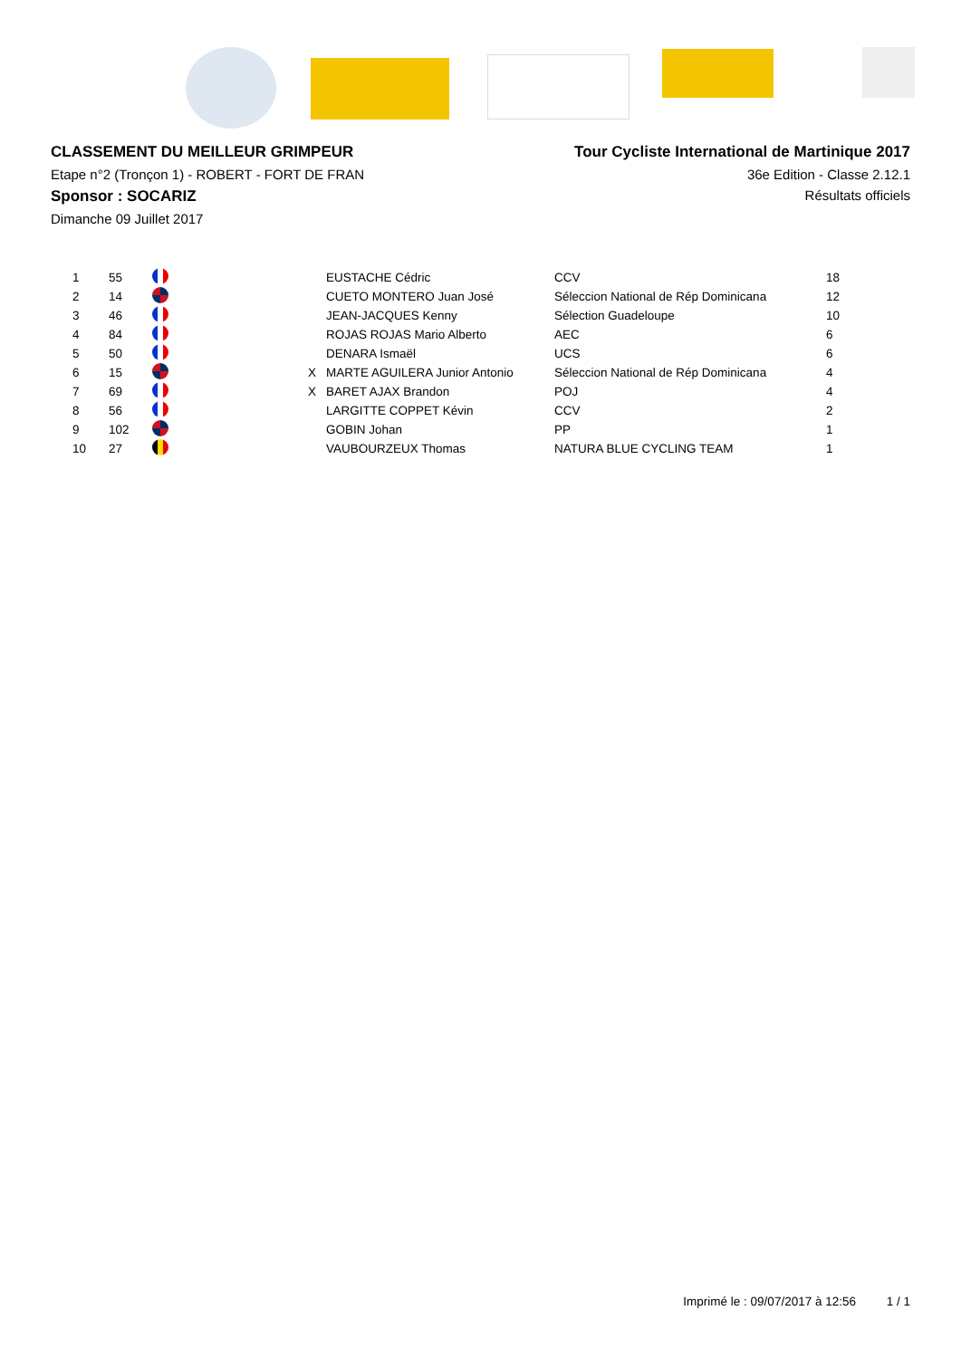CLASSEMENT DU MEILLEUR GRIMPEUR
Etape n°2 (Tronçon 1) - ROBERT - FORT DE FRAN
Sponsor : SOCARIZ
Dimanche 09 Juillet 2017
Tour Cycliste International de Martinique 2017
36e Edition - Classe 2.12.1
Résultats officiels
| 1 | 55 | | | EUSTACHE Cédric | CCV | 18 |
| 2 | 14 | | | CUETO MONTERO Juan José | Séleccion National de Rép Dominicana | 12 |
| 3 | 46 | | | JEAN-JACQUES Kenny | Sélection Guadeloupe | 10 |
| 4 | 84 | | | ROJAS ROJAS Mario Alberto | AEC | 6 |
| 5 | 50 | | | DENARA Ismaël | UCS | 6 |
| 6 | 15 | | X | MARTE AGUILERA Junior Antonio | Séleccion National de Rép Dominicana | 4 |
| 7 | 69 | | X | BARET AJAX Brandon | POJ | 4 |
| 8 | 56 | | | LARGITTE COPPET Kévin | CCV | 2 |
| 9 | 102 | | | GOBIN Johan | PP | 1 |
| 10 | 27 | | | VAUBOURZEUX Thomas | NATURA BLUE CYCLING TEAM | 1 |
Imprimé le : 09/07/2017 à 12:56 1 / 1